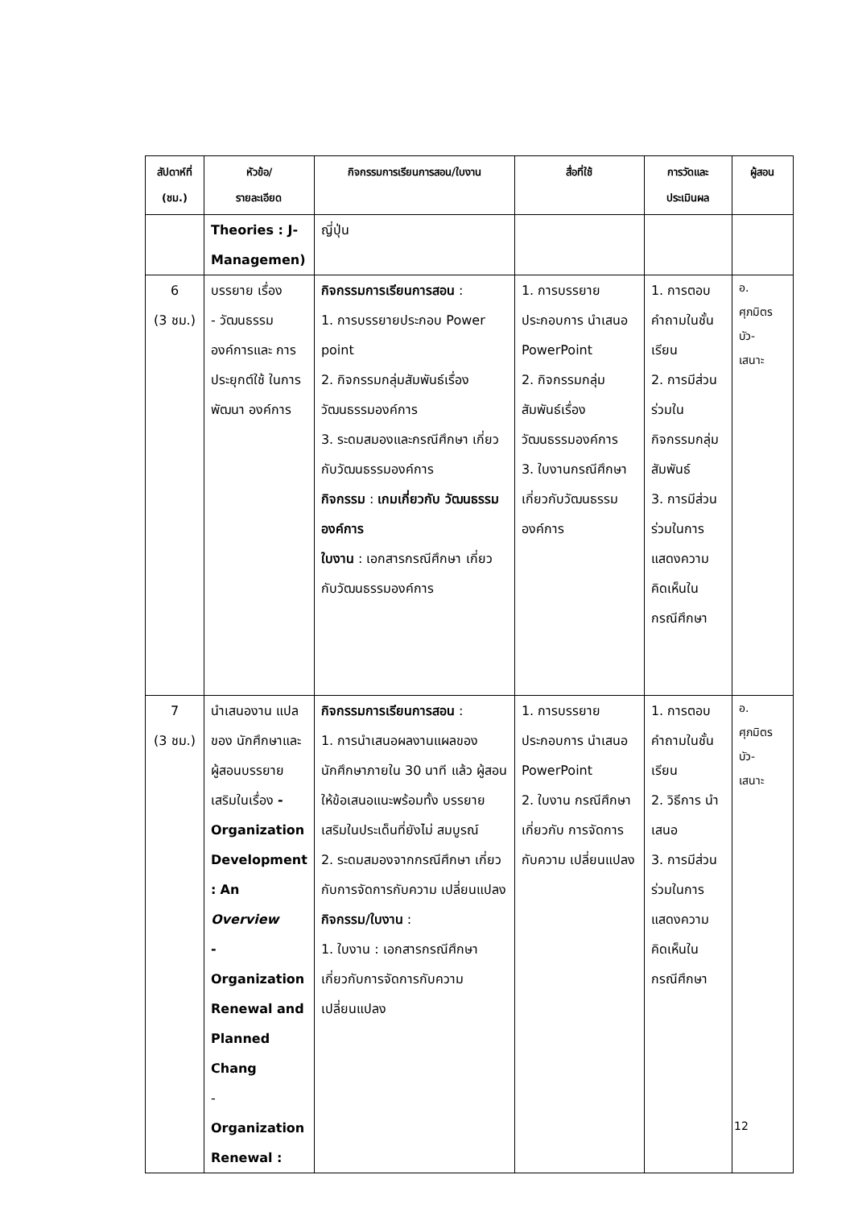| สัปดาห์ที่ (ชม.) | หัวข้อ/ รายละเอียด | กิจกรรมการเรียนการสอน/ใบงาน | สื่อที่ใช้ | การวัดและ ประเมินผล | ผู้สอน |
| --- | --- | --- | --- | --- | --- |
| | Theories : J- Managemen) | ญี่ปุ่น | | | |
| 6 (3 ชม.) | บรรยาย เรื่อง - วัฒนธรรม องค์การและ การประยุกต์ใช้ ในการพัฒนา องค์การ | กิจกรรมการเรียนการสอน : 1. การบรรยายประกอบ Power point 2. กิจกรรมกลุ่มสัมพันธ์เรื่อง วัฒนธรรมองค์การ 3. ระดมสมองและกรณีศึกษา เกี่ยวกับวัฒนธรรมองค์การ กิจกรรม : เกมเกี่ยวกับ วัฒนธรรมองค์การ ใบงาน : เอกสารกรณีศึกษา เกี่ยวกับวัฒนธรรมองค์การ | 1. การบรรยาย ประกอบการ นำเสนอ PowerPoint 2. กิจกรรมกลุ่ม สัมพันธ์เรื่อง วัฒนธรรมองค์การ 3. ใบงานกรณีศึกษา เกี่ยวกับวัฒนธรรม องค์การ | 1. การตอบ คำถามในชั้น เรียน 2. การมีส่วน ร่วมใน กิจกรรมกลุ่ม สัมพันธ์ 3. การมีส่วน ร่วมในการ แสดงความ คิดเห็นใน กรณีศึกษา | อ. ศุภมิตร บัว- เสนาะ |
| 7 (3 ชม.) | นำเสนองาน แปลของ นักศึกษาและ ผู้สอนบรรยาย เสริมในเรื่อง - Organization Development : An Overview - Organization Renewal and Planned Chang - Organization Renewal : | กิจกรรมการเรียนการสอน : 1. การนำเสนอผลงานแผลของ นักศึกษาภายใน 30 นาที แล้ว ผู้สอนให้ข้อเสนอแนะพร้อมทั้ง บรรยายเสริมในประเด็นที่ยังไม่ สมบูรณ์ 2. ระดมสมองจากกรณีศึกษา เกี่ยวกับการจัดการกับความ เปลี่ยนแปลง กิจกรรม/ใบงาน : 1. ใบงาน : เอกสารกรณีศึกษา เกี่ยวกับการจัดการกับความ เปลี่ยนแปลง | 1. การบรรยาย ประกอบการ นำเสนอ PowerPoint 2. ใบงาน กรณีศึกษา เกี่ยวกับ การจัดการกับความ เปลี่ยนแปลง | 1. การตอบ คำถามในชั้น เรียน 2. วิธีการ นำเสนอ 3. การมีส่วน ร่วมในการ แสดงความ คิดเห็นใน กรณีศึกษา | อ. ศุภมิตร บัว- เสนาะ |
12